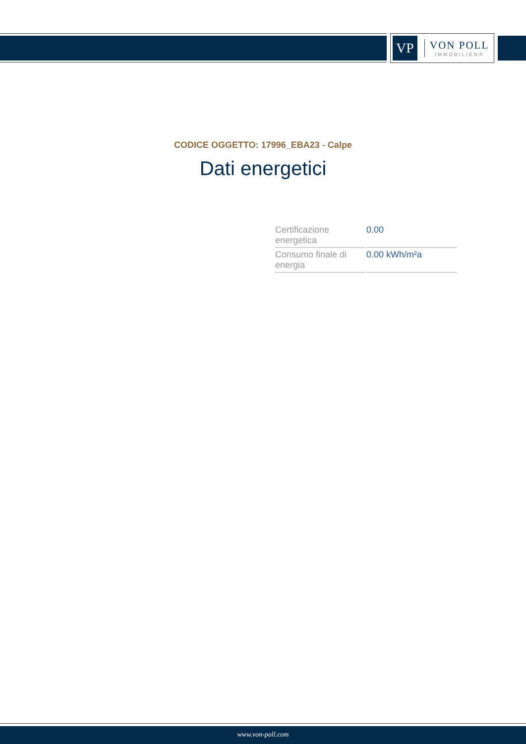VP
VON POLL
IMMOBILIEN®
CODICE OGGETTO: 17996_EBA23 - Calpe
Dati energetici
| Certificazione energetica | 0.00 |
| Consumo finale di energia | 0.00 kWh/m²a |
www.von-poll.com